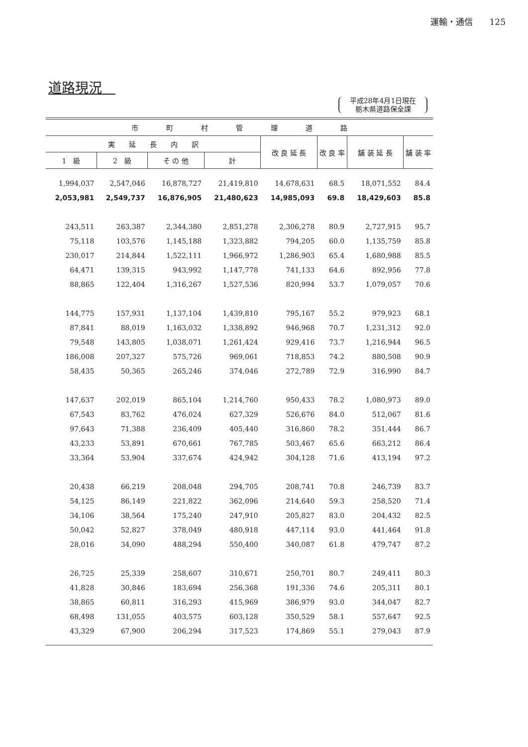運輸・通信　　125
道路現況　
平成28年4月1日現在
栃木県道路保全課
| 市 町 村 管 理 道 路 | | | | | | | |
| --- | --- | --- | --- | --- | --- | --- | --- |
| 実 延 長 内 訳 | | | | 改 良 延 長 | 改 良 率 | 舗 装 延 長 | 舗 装 率 |
| 1 級 | 2 級 | そ の 他 | 計 | | | | |
| 1,994,037 | 2,547,046 | 16,878,727 | 21,419,810 | 14,678,631 | 68.5 | 18,071,552 | 84.4 |
| 2,053,981 | 2,549,737 | 16,876,905 | 21,480,623 | 14,985,093 | 69.8 | 18,429,603 | 85.8 |
| 243,511 | 263,387 | 2,344,380 | 2,851,278 | 2,306,278 | 80.9 | 2,727,915 | 95.7 |
| 75,118 | 103,576 | 1,145,188 | 1,323,882 | 794,205 | 60.0 | 1,135,759 | 85.8 |
| 230,017 | 214,844 | 1,522,111 | 1,966,972 | 1,286,903 | 65.4 | 1,680,988 | 85.5 |
| 64,471 | 139,315 | 943,992 | 1,147,778 | 741,133 | 64.6 | 892,956 | 77.8 |
| 88,865 | 122,404 | 1,316,267 | 1,527,536 | 820,994 | 53.7 | 1,079,057 | 70.6 |
| 144,775 | 157,931 | 1,137,104 | 1,439,810 | 795,167 | 55.2 | 979,923 | 68.1 |
| 87,841 | 88,019 | 1,163,032 | 1,338,892 | 946,968 | 70.7 | 1,231,312 | 92.0 |
| 79,548 | 143,805 | 1,038,071 | 1,261,424 | 929,416 | 73.7 | 1,216,944 | 96.5 |
| 186,008 | 207,327 | 575,726 | 969,061 | 718,853 | 74.2 | 880,508 | 90.9 |
| 58,435 | 50,365 | 265,246 | 374,046 | 272,789 | 72.9 | 316,990 | 84.7 |
| 147,637 | 202,019 | 865,104 | 1,214,760 | 950,433 | 78.2 | 1,080,973 | 89.0 |
| 67,543 | 83,762 | 476,024 | 627,329 | 526,676 | 84.0 | 512,067 | 81.6 |
| 97,643 | 71,388 | 236,409 | 405,440 | 316,860 | 78.2 | 351,444 | 86.7 |
| 43,233 | 53,891 | 670,661 | 767,785 | 503,467 | 65.6 | 663,212 | 86.4 |
| 33,364 | 53,904 | 337,674 | 424,942 | 304,128 | 71.6 | 413,194 | 97.2 |
| 20,438 | 66,219 | 208,048 | 294,705 | 208,741 | 70.8 | 246,739 | 83.7 |
| 54,125 | 86,149 | 221,822 | 362,096 | 214,640 | 59.3 | 258,520 | 71.4 |
| 34,106 | 38,564 | 175,240 | 247,910 | 205,827 | 83.0 | 204,432 | 82.5 |
| 50,042 | 52,827 | 378,049 | 480,918 | 447,114 | 93.0 | 441,464 | 91.8 |
| 28,016 | 34,090 | 488,294 | 550,400 | 340,087 | 61.8 | 479,747 | 87.2 |
| 26,725 | 25,339 | 258,607 | 310,671 | 250,701 | 80.7 | 249,411 | 80.3 |
| 41,828 | 30,846 | 183,694 | 256,368 | 191,336 | 74.6 | 205,311 | 80.1 |
| 38,865 | 60,811 | 316,293 | 415,969 | 386,979 | 93.0 | 344,047 | 82.7 |
| 68,498 | 131,055 | 403,575 | 603,128 | 350,529 | 58.1 | 557,647 | 92.5 |
| 43,329 | 67,900 | 206,294 | 317,523 | 174,869 | 55.1 | 279,043 | 87.9 |